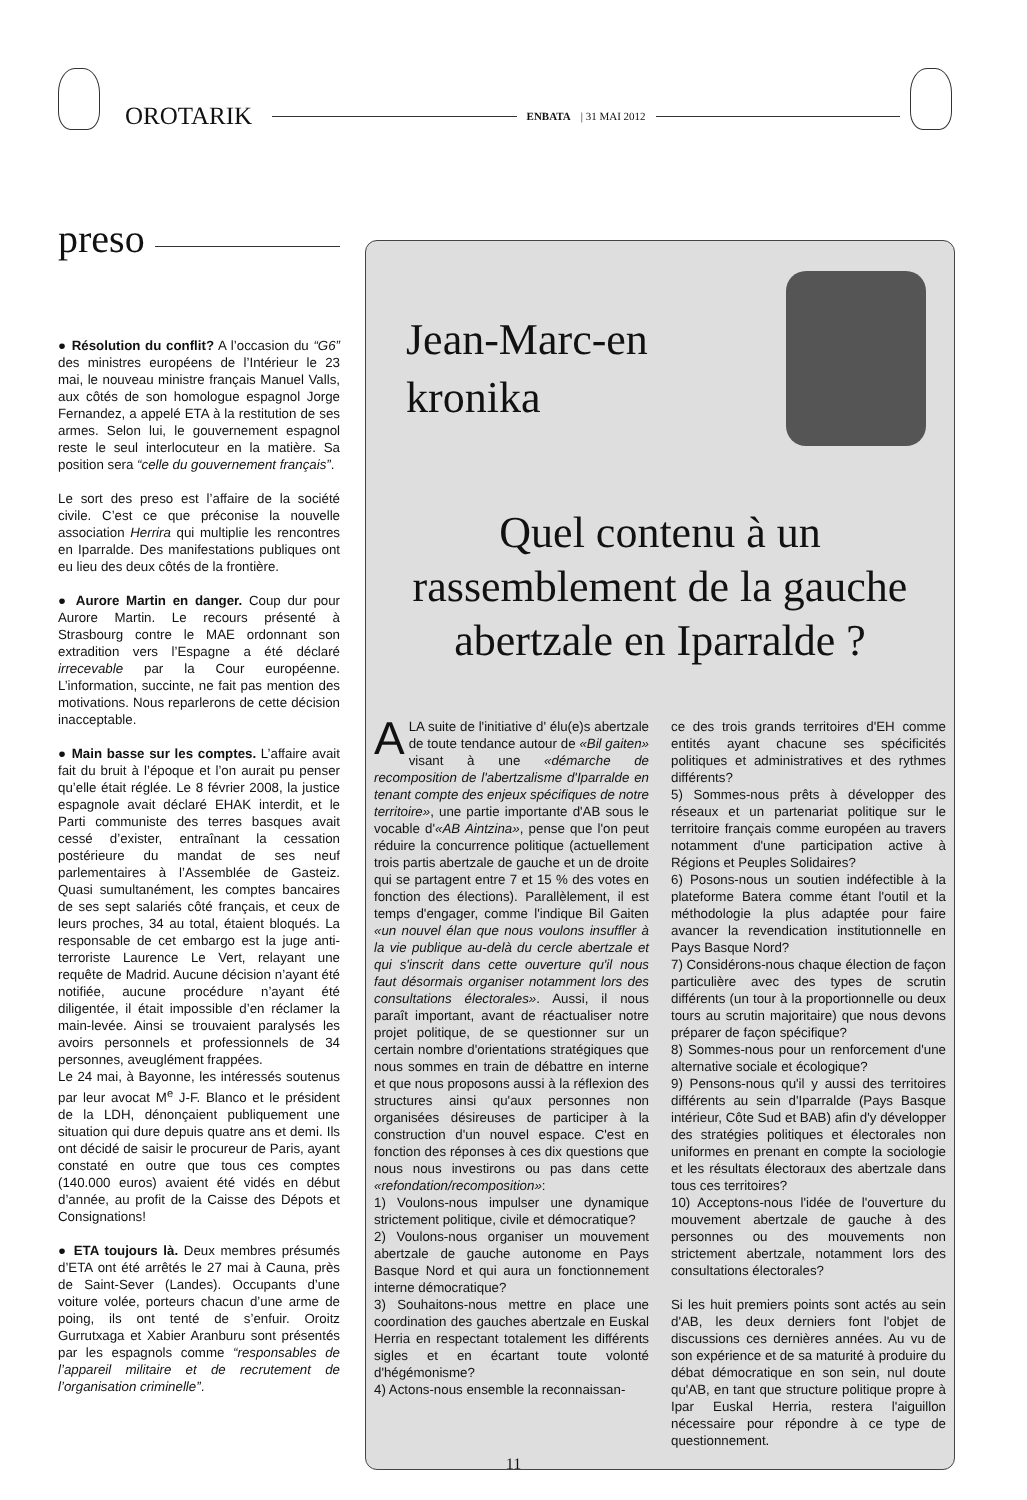OROTARIK
ENBATA | 31 MAI 2012
preso
● Résolution du conflit? A l’occasion du “G6” des ministres européens de l’Intérieur le 23 mai, le nouveau ministre français Manuel Valls, aux côtés de son homologue espagnol Jorge Fernandez, a appelé ETA à la restitution de ses armes. Selon lui, le gouvernement espagnol reste le seul interlocuteur en la matière. Sa position sera “celle du gouvernement français”.
Le sort des preso est l’affaire de la société civile. C’est ce que préconise la nouvelle association Herrira qui multiplie les rencontres en Iparralde. Des manifestations publiques ont eu lieu des deux côtés de la frontière.
● Aurore Martin en danger. Coup dur pour Aurore Martin. Le recours présenté à Strasbourg contre le MAE ordonnant son extradition vers l’Espagne a été déclaré irrecevable par la Cour européenne. L’information, succinte, ne fait pas mention des motivations. Nous reparlerons de cette décision inacceptable.
● Main basse sur les comptes. L’affaire avait fait du bruit à l’époque et l’on aurait pu penser qu’elle était réglée. Le 8 février 2008, la justice espagnole avait déclaré EHAK interdit, et le Parti communiste des terres basques avait cessé d’exister, entraînant la cessation postérieure du mandat de ses neuf parlementaires à l’Assemblée de Gasteiz. Quasi sumultanément, les comptes bancaires de ses sept salariés côté français, et ceux de leurs proches, 34 au total, étaient bloqués. La responsable de cet embargo est la juge anti-terroriste Laurence Le Vert, relayant une requête de Madrid. Aucune décision n’ayant été notifiée, aucune procédure n’ayant été diligentée, il était impossible d’en réclamer la main-levée. Ainsi se trouvaient paralysés les avoirs personnels et professionnels de 34 personnes, aveuglément frappées.
Le 24 mai, à Bayonne, les intéressés soutenus par leur avocat M<sup>e</sup> J-F. Blanco et le président de la LDH, dénonçaient publiquement une situation qui dure depuis quatre ans et demi. Ils ont décidé de saisir le procureur de Paris, ayant constaté en outre que tous ces comptes (140.000 euros) avaient été vidés en début d’année, au profit de la Caisse des Dépots et Consignations!
● ETA toujours là. Deux membres présumés d’ETA ont été arrêtés le 27 mai à Cauna, près de Saint-Sever (Landes). Occupants d’une voiture volée, porteurs chacun d’une arme de poing, ils ont tenté de s’enfuir. Oroitz Gurrutxaga et Xabier Aranburu sont présentés par les espagnols comme “responsables de l’appareil militaire et de recrutement de l’organisation criminelle”.
Jean-Marc-en
kronika
Quel contenu à un rassemblement de la gauche abertzale en Iparralde ?
ALA suite de l'initiative d' élu(e)s abertzale de toute tendance autour de «Bil gaiten» visant à une «démarche de recomposition de l'abertzalisme d'Iparralde en tenant compte des enjeux spécifiques de notre territoire», une partie importante d'AB sous le vocable d'«AB Aintzina», pense que l'on peut réduire la concurrence politique (actuellement trois partis abertzale de gauche et un de droite qui se partagent entre 7 et 15 % des votes en fonction des élections). Parallèlement, il est temps d'engager, comme l'indique Bil Gaiten «un nouvel élan que nous voulons insuffler à la vie publique au-delà du cercle abertzale et qui s'inscrit dans cette ouverture qu'il nous faut désormais organiser notamment lors des consultations électorales». Aussi, il nous paraît important, avant de réactualiser notre projet politique, de se questionner sur un certain nombre d'orientations stratégiques que nous sommes en train de débattre en interne et que nous proposons aussi à la réflexion des structures ainsi qu'aux personnes non organisées désireuses de participer à la construction d'un nouvel espace. C'est en fonction des réponses à ces dix questions que nous nous investirons ou pas dans cette «refondation/recomposition»:
1) Voulons-nous impulser une dynamique strictement politique, civile et démocratique?
2) Voulons-nous organiser un mouvement abertzale de gauche autonome en Pays Basque Nord et qui aura un fonctionnement interne démocratique?
3) Souhaitons-nous mettre en place une coordination des gauches abertzale en Euskal Herria en respectant totalement les différents sigles et en écartant toute volonté d'hégémonisme?
4) Actons-nous ensemble la reconnaissan-
ce des trois grands territoires d'EH comme entités ayant chacune ses spécificités politiques et administratives et des rythmes différents?
5) Sommes-nous prêts à développer des réseaux et un partenariat politique sur le territoire français comme européen au travers notamment d'une participation active à Régions et Peuples Solidaires?
6) Posons-nous un soutien indéfectible à la plateforme Batera comme étant l'outil et la méthodologie la plus adaptée pour faire avancer la revendication institutionnelle en Pays Basque Nord?
7) Considérons-nous chaque élection de façon particulière avec des types de scrutin différents (un tour à la proportionnelle ou deux tours au scrutin majoritaire) que nous devons préparer de façon spécifique?
8) Sommes-nous pour un renforcement d'une alternative sociale et écologique?
9) Pensons-nous qu'il y aussi des territoires différents au sein d'Iparralde (Pays Basque intérieur, Côte Sud et BAB) afin d'y développer des stratégies politiques et électorales non uniformes en prenant en compte la sociologie et les résultats électoraux des abertzale dans tous ces territoires?
10) Acceptons-nous l'idée de l'ouverture du mouvement abertzale de gauche à des personnes ou des mouvements non strictement abertzale, notamment lors des consultations électorales?
Si les huit premiers points sont actés au sein d'AB, les deux derniers font l'objet de discussions ces dernières années. Au vu de son expérience et de sa maturité à produire du débat démocratique en son sein, nul doute qu'AB, en tant que structure politique propre à Ipar Euskal Herria, restera l'aiguillon nécessaire pour répondre à ce type de questionnement.
11